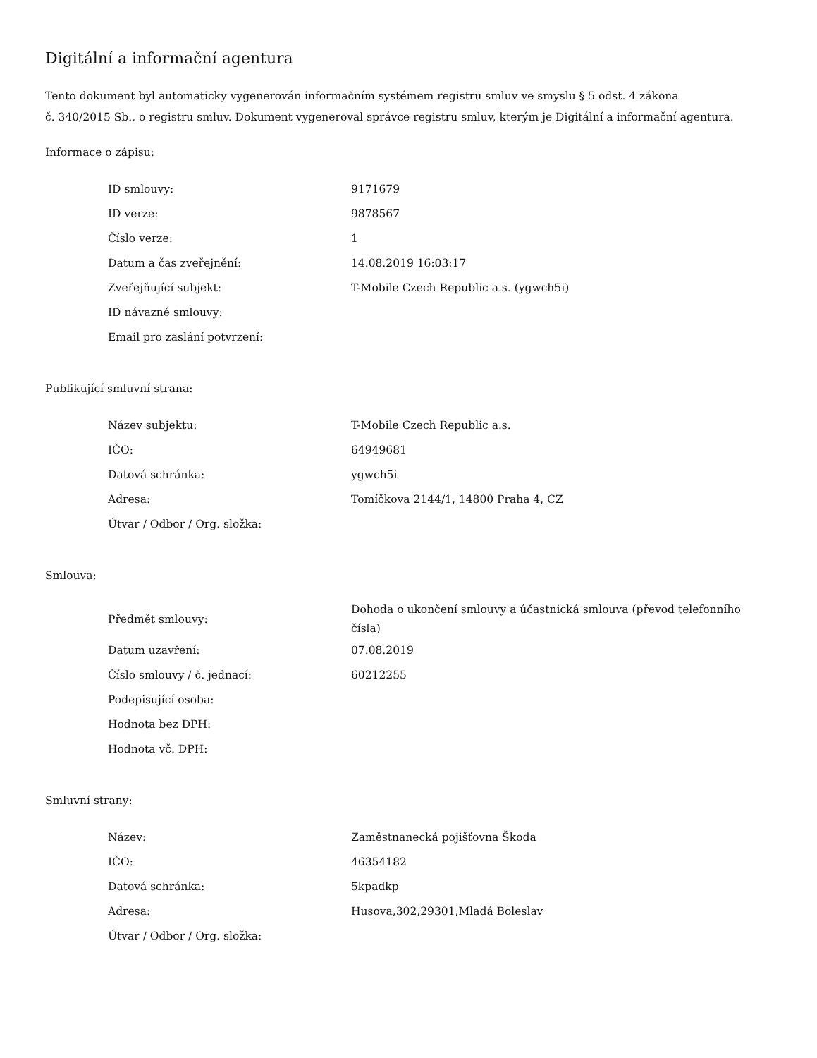Digitální a informační agentura
Tento dokument byl automaticky vygenerován informačním systémem registru smluv ve smyslu § 5 odst. 4 zákona
č. 340/2015 Sb., o registru smluv. Dokument vygeneroval správce registru smluv, kterým je Digitální a informační agentura.
Informace o zápisu:
| ID smlouvy: | 9171679 |
| ID verze: | 9878567 |
| Číslo verze: | 1 |
| Datum a čas zveřejnění: | 14.08.2019 16:03:17 |
| Zveřejňující subjekt: | T-Mobile Czech Republic a.s. (ygwch5i) |
| ID návazné smlouvy: | |
| Email pro zaslání potvrzení: | |
Publikující smluvní strana:
| Název subjektu: | T-Mobile Czech Republic a.s. |
| IČO: | 64949681 |
| Datová schránka: | ygwch5i |
| Adresa: | Tomíčkova 2144/1, 14800 Praha 4, CZ |
| Útvar / Odbor / Org. složka: | |
Smlouva:
| Předmět smlouvy: | Dohoda o ukončení smlouvy a účastnická smlouva (převod telefonního čísla) |
| Datum uzavření: | 07.08.2019 |
| Číslo smlouvy / č. jednací: | 60212255 |
| Podepisující osoba: | |
| Hodnota bez DPH: | |
| Hodnota vč. DPH: | |
Smluvní strany:
| Název: | Zaměstnanecká pojišťovna Škoda |
| IČO: | 46354182 |
| Datová schránka: | 5kpadkp |
| Adresa: | Husova,302,29301,Mladá Boleslav |
| Útvar / Odbor / Org. složka: | |